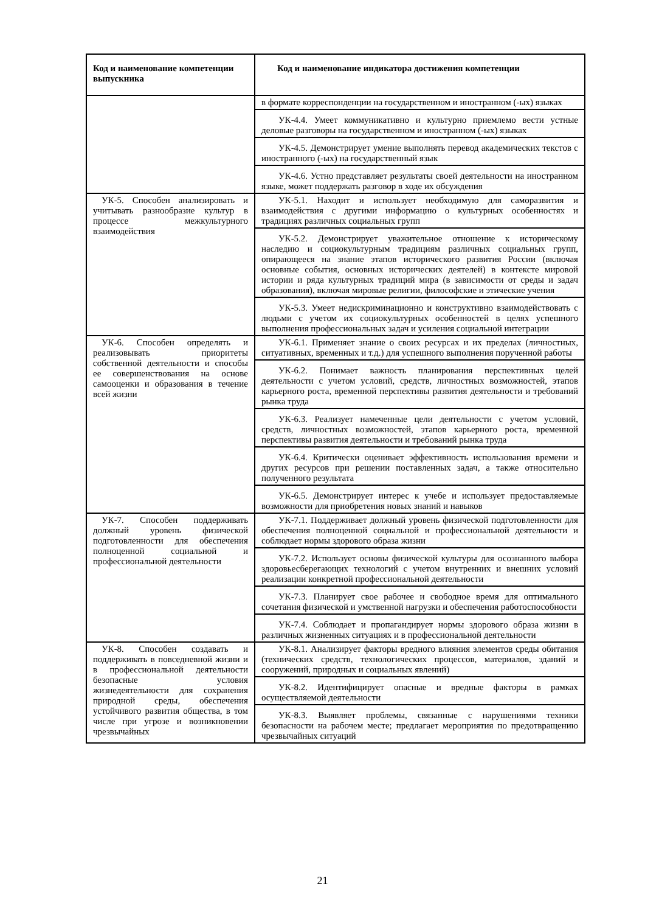| Код и наименование компетенции выпускника | Код и наименование индикатора достижения компетенции |
| --- | --- |
| | в формате корреспонденции на государственном и иностранном (-ых) языках |
| | УК-4.4. Умеет коммуникативно и культурно приемлемо вести устные деловые разговоры на государственном и иностранном (-ых) языках |
| | УК-4.5. Демонстрирует умение выполнять перевод академических текстов с иностранного (-ых) на государственный язык |
| | УК-4.6. Устно представляет результаты своей деятельности на иностранном языке, может поддержать разговор в ходе их обсуждения |
| УК-5. Способен анализировать и учитывать разнообразие культур в процессе межкультурного взаимодействия | УК-5.1. Находит и использует необходимую для саморазвития и взаимодействия с другими информацию о культурных особенностях и традициях различных социальных групп |
| | УК-5.2. Демонстрирует уважительное отношение к историческому наследию и социокультурным традициям различных социальных групп, опирающееся на знание этапов исторического развития России (включая основные события, основных исторических деятелей) в контексте мировой истории и ряда культурных традиций мира (в зависимости от среды и задач образования), включая мировые религии, философские и этические учения |
| | УК-5.3. Умеет недискриминационно и конструктивно взаимодействовать с людьми с учетом их социокультурных особенностей в целях успешного выполнения профессиональных задач и усиления социальной интеграции |
| УК-6. Способен определять и реализовывать приоритеты собственной деятельности и способы ее совершенствования на основе самооценки и образования в течение всей жизни | УК-6.1. Применяет знание о своих ресурсах и их пределах (личностных, ситуативных, временных и т.д.) для успешного выполнения порученной работы |
| | УК-6.2. Понимает важность планирования перспективных целей деятельности с учетом условий, средств, личностных возможностей, этапов карьерного роста, временной перспективы развития деятельности и требований рынка труда |
| | УК-6.3. Реализует намеченные цели деятельности с учетом условий, средств, личностных возможностей, этапов карьерного роста, временной перспективы развития деятельности и требований рынка труда |
| | УК-6.4. Критически оценивает эффективность использования времени и других ресурсов при решении поставленных задач, а также относительно полученного результата |
| | УК-6.5. Демонстрирует интерес к учебе и использует предоставляемые возможности для приобретения новых знаний и навыков |
| УК-7. Способен поддерживать должный уровень физической подготовленности для обеспечения полноценной социальной и профессиональной деятельности | УК-7.1. Поддерживает должный уровень физической подготовленности для обеспечения полноценной социальной и профессиональной деятельности и соблюдает нормы здорового образа жизни |
| | УК-7.2. Использует основы физической культуры для осознанного выбора здоровьесберегающих технологий с учетом внутренних и внешних условий реализации конкретной профессиональной деятельности |
| | УК-7.3. Планирует свое рабочее и свободное время для оптимального сочетания физической и умственной нагрузки и обеспечения работоспособности |
| | УК-7.4. Соблюдает и пропагандирует нормы здорового образа жизни в различных жизненных ситуациях и в профессиональной деятельности |
| УК-8. Способен создавать и поддерживать в повседневной жизни и в профессиональной деятельности безопасные условия жизнедеятельности для сохранения природной среды, обеспечения устойчивого развития общества, в том числе при угрозе и возникновении чрезвычайных | УК-8.1. Анализирует факторы вредного влияния элементов среды обитания (технических средств, технологических процессов, материалов, зданий и сооружений, природных и социальных явлений) |
| | УК-8.2. Идентифицирует опасные и вредные факторы в рамках осуществляемой деятельности |
| | УК-8.3. Выявляет проблемы, связанные с нарушениями техники безопасности на рабочем месте; предлагает мероприятия по предотвращению чрезвычайных ситуаций |
21